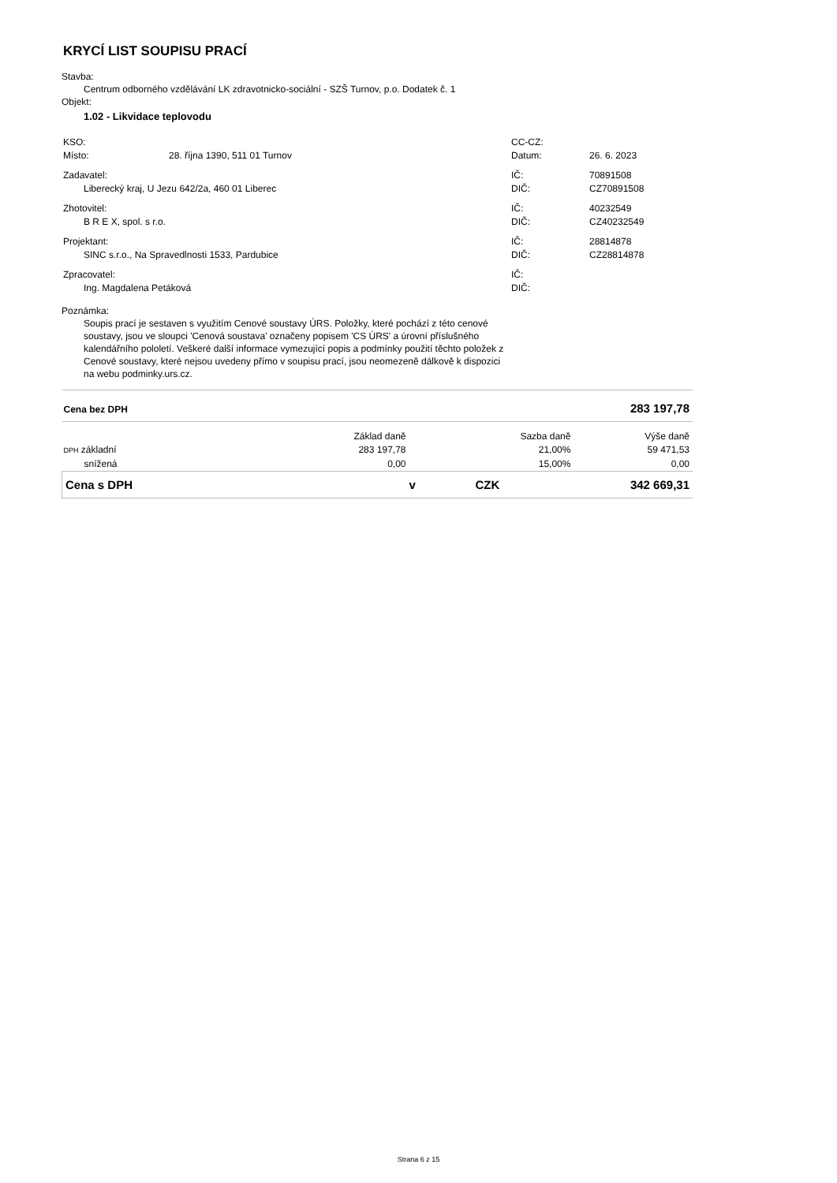KRYCÍ LIST SOUPISU PRACÍ
Stavba:
Centrum odborného vzdělávání LK zdravotnicko-sociální - SZŠ Turnov, p.o. Dodatek č. 1
Objekt:
1.02 - Likvidace teplovodu
| KSO: | | CC-CZ: | |
| Místo: | 28. října 1390, 511 01 Turnov | Datum: | 26. 6. 2023 |
| Zadavatel: | | IČ: | 70891508 |
| Liberecký kraj, U Jezu 642/2a, 460 01 Liberec | | DIČ: | CZ70891508 |
| Zhotovitel: | | IČ: | 40232549 |
| B R E X, spol. s r.o. | | DIČ: | CZ40232549 |
| Projektant: | | IČ: | 28814878 |
| SINC s.r.o., Na Spravedlnosti 1533, Pardubice | | DIČ: | CZ28814878 |
| Zpracovatel: | | IČ: | |
| Ing. Magdalena Petáková | | DIČ: | |
Poznámka:
Soupis prací je sestaven s využitím Cenové soustavy ÚRS. Položky, které pochází z této cenové soustavy, jsou ve sloupci 'Cenová soustava' označeny popisem 'CS ÚRS' a úrovní příslušného kalendářního pololetí. Veškeré další informace vymezující popis a podmínky použití těchto položek z Cenové soustavy, které nejsou uvedeny přímo v soupisu prací, jsou neomezeně dálkově k dispozici na webu podminky.urs.cz.
| Cena bez DPH | | | | 283 197,78 |
| | Základ daně | | Sazba daně | Výše daně |
| DPH základní | 283 197,78 | | 21,00% | 59 471,53 |
| snížená | 0,00 | | 15,00% | 0,00 |
| Cena s DPH | | v | CZK | 342 669,31 |
Strana 6 z 15